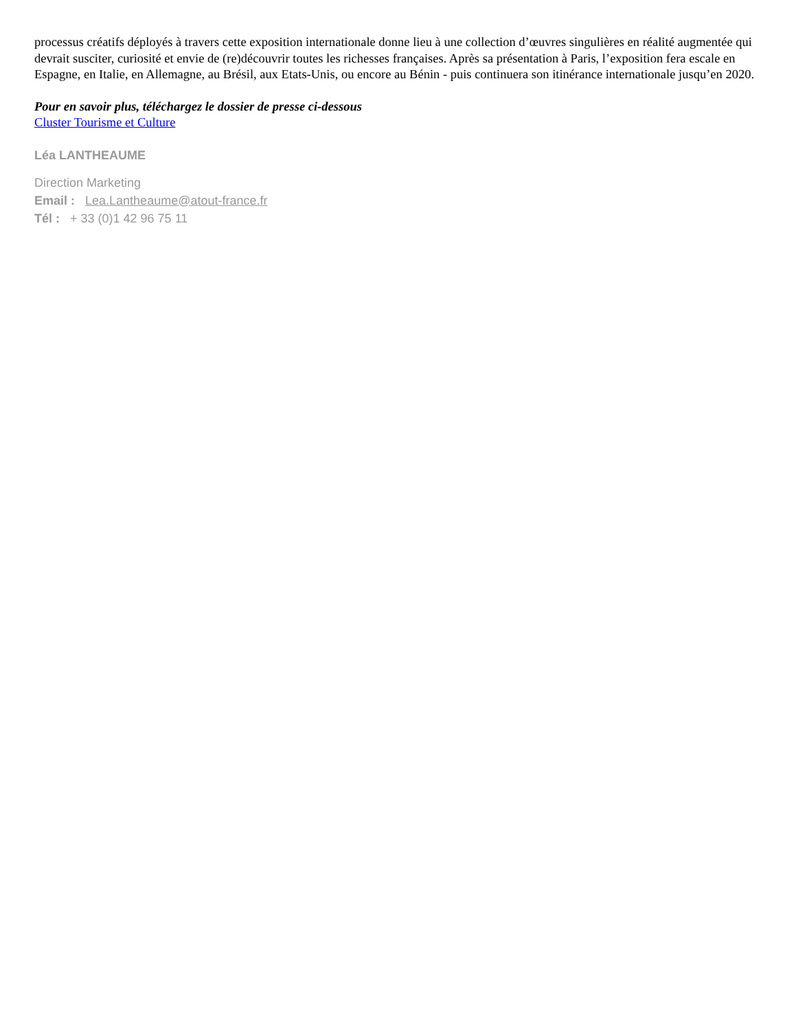processus créatifs déployés à travers cette exposition internationale donne lieu à une collection d’œuvres singulières en réalité augmentée qui devrait susciter, curiosité et envie de (re)découvrir toutes les richesses françaises. Après sa présentation à Paris, l’exposition fera escale en Espagne, en Italie, en Allemagne, au Brésil, aux Etats-Unis, ou encore au Bénin - puis continuera son itinérance internationale jusqu’en 2020.
Pour en savoir plus, téléchargez le dossier de presse ci-dessous
Cluster Tourisme et Culture
Léa LANTHEAUME
Direction Marketing
Email : Lea.Lantheaume@atout-france.fr
Tél : + 33 (0)1 42 96 75 11